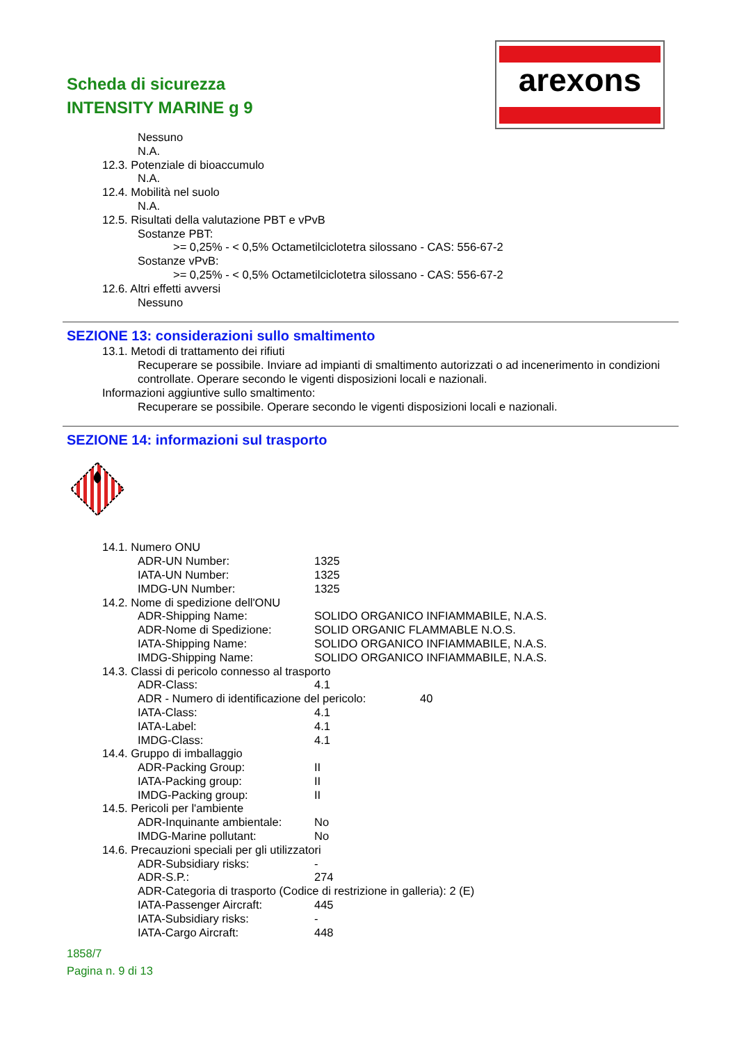Scheda di sicurezza
INTENSITY MARINE g 9
arexons
Nessuno
N.A.
12.3. Potenziale di bioaccumulo
N.A.
12.4. Mobilità nel suolo
N.A.
12.5. Risultati della valutazione PBT e vPvB
Sostanze PBT:
>= 0,25% - < 0,5% Octametilciclotetra silossano - CAS: 556-67-2
Sostanze vPvB:
>= 0,25% - < 0,5% Octametilciclotetra silossano - CAS: 556-67-2
12.6. Altri effetti avversi
Nessuno
SEZIONE 13: considerazioni sullo smaltimento
13.1. Metodi di trattamento dei rifiuti
Recuperare se possibile. Inviare ad impianti di smaltimento autorizzati o ad incenerimento in condizioni controllate. Operare secondo le vigenti disposizioni locali e nazionali.
Informazioni aggiuntive sullo smaltimento:
Recuperare se possibile. Operare secondo le vigenti disposizioni locali e nazionali.
SEZIONE 14: informazioni sul trasporto
14.1. Numero ONU
ADR-UN Number: 1325
IATA-UN Number: 1325
IMDG-UN Number: 1325
14.2. Nome di spedizione dell'ONU
ADR-Shipping Name: SOLIDO ORGANICO INFIAMMABILE, N.A.S.
ADR-Nome di Spedizione: SOLID ORGANIC FLAMMABLE N.O.S.
IATA-Shipping Name: SOLIDO ORGANICO INFIAMMABILE, N.A.S.
IMDG-Shipping Name: SOLIDO ORGANICO INFIAMMABILE, N.A.S.
14.3. Classi di pericolo connesso al trasporto
ADR-Class: 4.1
ADR - Numero di identificazione del pericolo: 40
IATA-Class: 4.1
IATA-Label: 4.1
IMDG-Class: 4.1
14.4. Gruppo di imballaggio
ADR-Packing Group: II
IATA-Packing group: II
IMDG-Packing group: II
14.5. Pericoli per l'ambiente
ADR-Inquinante ambientale: No
IMDG-Marine pollutant: No
14.6. Precauzioni speciali per gli utilizzatori
ADR-Subsidiary risks: -
ADR-S.P.: 274
ADR-Categoria di trasporto (Codice di restrizione in galleria): 2 (E)
IATA-Passenger Aircraft: 445
IATA-Subsidiary risks: -
IATA-Cargo Aircraft: 448
1858/7
Pagina n. 9 di 13